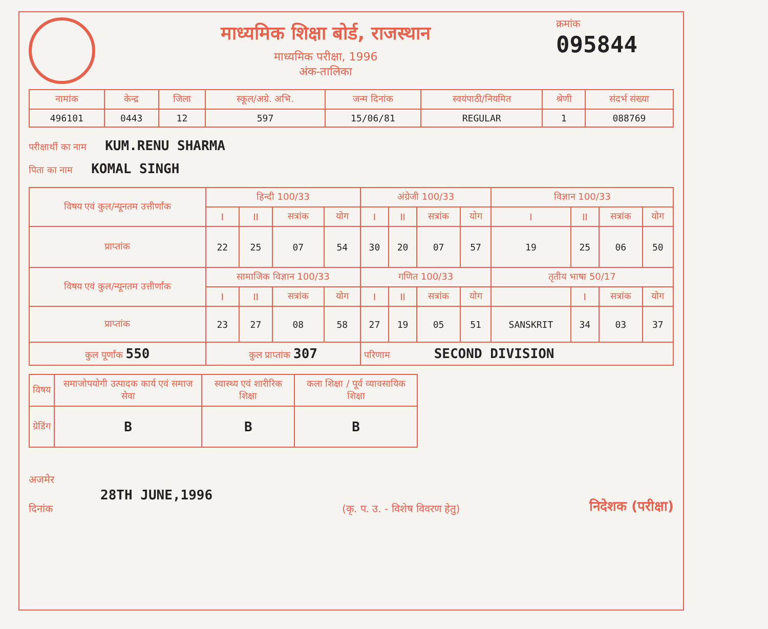माध्यमिक शिक्षा बोर्ड, राजस्थान
माध्यमिक परीक्षा, 1996
अंक-तालिका
क्रमांक
095844
| नामांक | केन्द्र | जिला | स्कूल/अग्रे. अभि. | जन्म दिनांक | स्वयंपाठी/नियमित | श्रेणी | संदर्भ संख्या |
| --- | --- | --- | --- | --- | --- | --- | --- |
| 496101 | 0443 | 12 | 597 | 15/06/81 | REGULAR | 1 | 088769 |
परीक्षार्थी का नाम KUM.RENU SHARMA
पिता का नाम KOMAL SINGH
| विषय एवं कुल/न्यूनतम उत्तीर्णांक | हिन्दी 100/33 | | | | अंग्रेजी 100/33 | | | | विज्ञान 100/33 | | | |
| | I | II | सत्रांक | योग | I | II | सत्रांक | योग | I | II | सत्रांक | योग |
| प्राप्तांक | 22 | 25 | 07 | 54 | 30 | 20 | 07 | 57 | 19 | 25 | 06 | 50 |
| विषय एवं कुल/न्यूनतम उत्तीर्णांक | सामाजिक विज्ञान 100/33 | | | | गणित 100/33 | | | | तृतीय भाषा 50/17 | | | |
| | I | II | सत्रांक | योग | I | II | सत्रांक | योग | | I | सत्रांक | योग |
| प्राप्तांक | 23 | 27 | 08 | 58 | 27 | 19 | 05 | 51 | SANSKRIT | 34 | 03 | 37 |
| कुल पूर्णांक 550 | कुल प्राप्तांक 307 | | | | परिणाम SECOND DIVISION | | | | | | | |
| विषय | समाजोपयोगी उत्पादक कार्य एवं समाज सेवा | स्वास्थ्य एवं शारीरिक शिक्षा | कला शिक्षा / पूर्व व्यावसायिक शिक्षा |
| ग्रेडिंग | B | B | B |
अजमेर
28TH JUNE,1996
दिनांक
(कृ. प. उ. - विशेष विवरण हेतु)
निदेशक (परीक्षा)